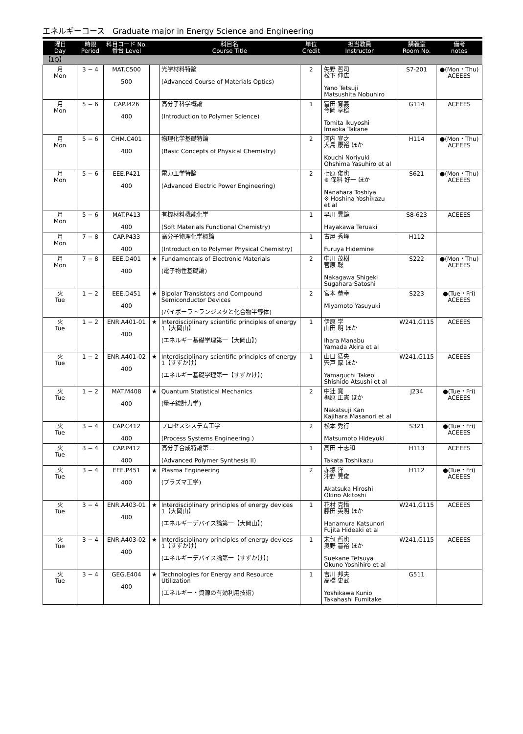エネルギーコース　Graduate major in Energy Science and Engineering
| 曜日 Day | 時限 Period | 科目コード No. 番台 Level | | 科目名 Course Title | 単位 Credit | 担当教員 Instructor | 講義室 Room No. | 備考 notes |
| --- | --- | --- | --- | --- | --- | --- | --- | --- |
| 【1Q】 | | | | | | | | |
| 月 Mon | 3 − 4 | MAT.C500 500 | | 光学材料特論 (Advanced Course of Materials Optics) | 2 | 矢野 哲司 松下 伸広 Yano Tetsuji Matsushita Nobuhiro | S7-201 | ●(Mon・Thu) ACEEES |
| 月 Mon | 5 − 6 | CAP.I426 400 | | 高分子科学概論 (Introduction to Polymer Science) | 1 | 冨田 育義 今岡 享稔 Tomita Ikuyoshi Imaoka Takane | G114 | ACEEES |
| 月 Mon | 5 − 6 | CHM.C401 400 | | 物理化学基礎特論 (Basic Concepts of Physical Chemistry) | 2 | 河内 宣之 大島 康裕 ほか Kouchi Noriyuki Ohshima Yasuhiro et al | H114 | ●(Mon・Thu) ACEEES |
| 月 Mon | 5 − 6 | EEE.P421 400 | | 電力工学特論 (Advanced Electric Power Engineering) | 2 | 七原 俊也 ※ 保科 好一 ほか Nanahara Toshiya ※ Hoshina Yoshikazu et al | S621 | ●(Mon・Thu) ACEEES |
| 月 Mon | 5 − 6 | MAT.P413 400 | | 有機材料機能化学 (Soft Materials Functional Chemistry) | 1 | 早川 晃鏡 Hayakawa Teruaki | S8-623 | ACEEES |
| 月 Mon | 7 − 8 | CAP.P433 400 | | 高分子物理化学概論 (Introduction to Polymer Physical Chemistry) | 1 | 古屋 秀峰 Furuya Hidemine | H112 | |
| 月 Mon | 7 − 8 | EEE.D401 400 | ★ | Fundamentals of Electronic Materials (電子物性基礎論) | 2 | 中川 茂樹 菅原 聡 Nakagawa Shigeki Sugahara Satoshi | S222 | ●(Mon・Thu) ACEEES |
| 火 Tue | 1 − 2 | EEE.D451 400 | ★ | Bipolar Transistors and Compound Semiconductor Devices (バイポーラトランジスタと化合物半導体) | 2 | 宮本 恭幸 Miyamoto Yasuyuki | S223 | ●(Tue・Fri) ACEEES |
| 火 Tue | 1 − 2 | ENR.A401-01 400 | ★ | Interdisciplinary scientific principles of energy 1【大岡山】 (エネルギー基礎学理第一【大岡山】) | 1 | 伊原 学 山田 明 ほか Ihara Manabu Yamada Akira et al | W241,G115 | ACEEES |
| 火 Tue | 1 − 2 | ENR.A401-02 400 | ★ | Interdisciplinary scientific principles of energy 1【すずかけ】 (エネルギー基礎学理第一【すずかけ】) | 1 | 山口 猛央 宍戸 厚 ほか Yamaguchi Takeo Shishido Atsushi et al | W241,G115 | ACEEES |
| 火 Tue | 1 − 2 | MAT.M408 400 | ★ | Quantum Statistical Mechanics (量子統計力学) | 2 | 中辻 寛 梶原 正憲 ほか Nakatsuji Kan Kajihara Masanori et al | J234 | ●(Tue・Fri) ACEEES |
| 火 Tue | 3 − 4 | CAP.C412 400 | | プロセスシステム工学 (Process Systems Engineering ) | 2 | 松本 秀行 Matsumoto Hideyuki | S321 | ●(Tue・Fri) ACEEES |
| 火 Tue | 3 − 4 | CAP.P412 400 | | 高分子合成特論第二 (Advanced Polymer Synthesis II) | 1 | 高田 十志和 Takata Toshikazu | H113 | ACEEES |
| 火 Tue | 3 − 4 | EEE.P451 400 | ★ | Plasma Engineering (プラズマ工学) | 2 | 赤塚 洋 沖野 晃俊 Akatsuka Hiroshi Okino Akitoshi | H112 | ●(Tue・Fri) ACEEES |
| 火 Tue | 3 − 4 | ENR.A403-01 400 | ★ | Interdisciplinary principles of energy devices 1【大岡山】 (エネルギーデバイス論第一【大岡山】) | 1 | 花村 克悟 藤田 英明 ほか Hanamura Katsunori Fujita Hideaki et al | W241,G115 | ACEEES |
| 火 Tue | 3 − 4 | ENR.A403-02 400 | ★ | Interdisciplinary principles of energy devices 1【すずかけ】 (エネルギーデバイス論第一【すずかけ】) | 1 | 末包 哲也 奥野 喜裕 ほか Suekane Tetsuya Okuno Yoshihiro et al | W241,G115 | ACEEES |
| 火 Tue | 3 − 4 | GEG.E404 400 | ★ | Technologies for Energy and Resource Utilization (エネルギー・資源の有効利用技術) | 1 | 吉川 邦夫 高橋 史武 Yoshikawa Kunio Takahashi Fumitake | G511 | |